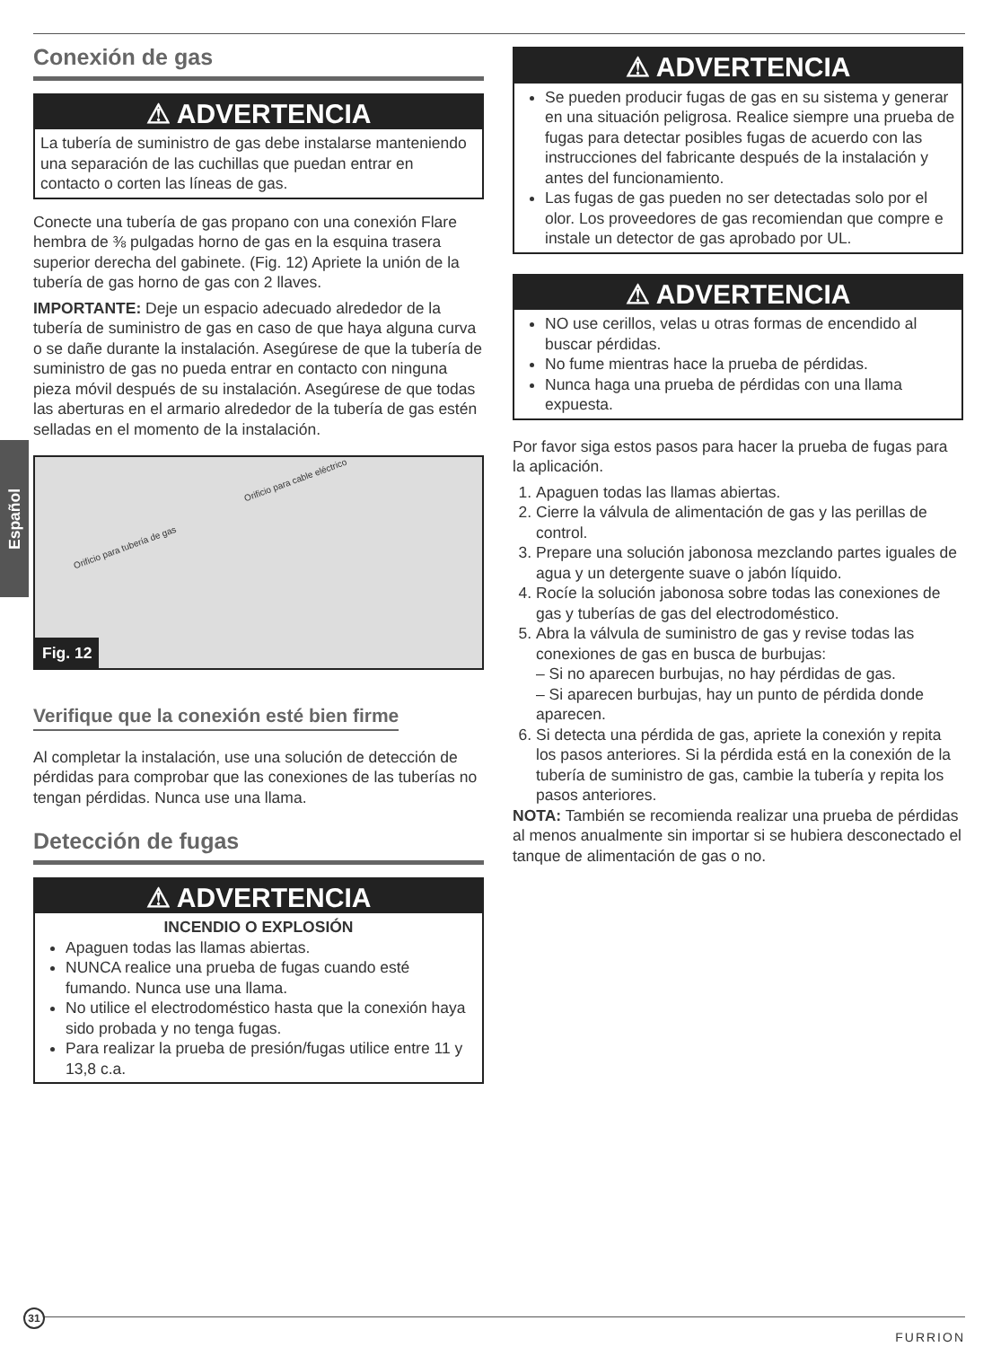Español
Conexión de gas
⚠ ADVERTENCIA
La tubería de suministro de gas debe instalarse manteniendo una separación de las cuchillas que puedan entrar en contacto o corten las líneas de gas.
Conecte una tubería de gas propano con una conexión Flare hembra de ⅜ pulgadas horno de gas en la esquina trasera superior derecha del gabinete. (Fig. 12) Apriete la unión de la tubería de gas horno de gas con 2 llaves.
IMPORTANTE: Deje un espacio adecuado alrededor de la tubería de suministro de gas en caso de que haya alguna curva o se dañe durante la instalación. Asegúrese de que la tubería de suministro de gas no pueda entrar en contacto con ninguna pieza móvil después de su instalación. Asegúrese de que todas las aberturas en el armario alrededor de la tubería de gas estén selladas en el momento de la instalación.
Orificio para cable eléctrico
Orificio para tubería de gas
Fig. 12
Verifique que la conexión esté bien firme
Al completar la instalación, use una solución de detección de pérdidas para comprobar que las conexiones de las tuberías no tengan pérdidas. Nunca use una llama.
Detección de fugas
⚠ ADVERTENCIA
INCENDIO O EXPLOSIÓN
Apaguen todas las llamas abiertas.
NUNCA realice una prueba de fugas cuando esté fumando. Nunca use una llama.
No utilice el electrodoméstico hasta que la conexión haya sido probada y no tenga fugas.
Para realizar la prueba de presión/fugas utilice entre 11 y 13,8 c.a.
⚠ ADVERTENCIA
Se pueden producir fugas de gas en su sistema y generar en una situación peligrosa. Realice siempre una prueba de fugas para detectar posibles fugas de acuerdo con las instrucciones del fabricante después de la instalación y antes del funcionamiento.
Las fugas de gas pueden no ser detectadas solo por el olor. Los proveedores de gas recomiendan que compre e instale un detector de gas aprobado por UL.
⚠ ADVERTENCIA
NO use cerillos, velas u otras formas de encendido al buscar pérdidas.
No fume mientras hace la prueba de pérdidas.
Nunca haga una prueba de pérdidas con una llama expuesta.
Por favor siga estos pasos para hacer la prueba de fugas para la aplicación.
1. Apaguen todas las llamas abiertas.
2. Cierre la válvula de alimentación de gas y las perillas de control.
3. Prepare una solución jabonosa mezclando partes iguales de agua y un detergente suave o jabón líquido.
4. Rocíe la solución jabonosa sobre todas las conexiones de gas y tuberías de gas del electrodoméstico.
5. Abra la válvula de suministro de gas y revise todas las conexiones de gas en busca de burbujas:
– Si no aparecen burbujas, no hay pérdidas de gas.
– Si aparecen burbujas, hay un punto de pérdida donde aparecen.
6. Si detecta una pérdida de gas, apriete la conexión y repita los pasos anteriores. Si la pérdida está en la conexión de la tubería de suministro de gas, cambie la tubería y repita los pasos anteriores.
NOTA: También se recomienda realizar una prueba de pérdidas al menos anualmente sin importar si se hubiera desconectado el tanque de alimentación de gas o no.
31
FURRION